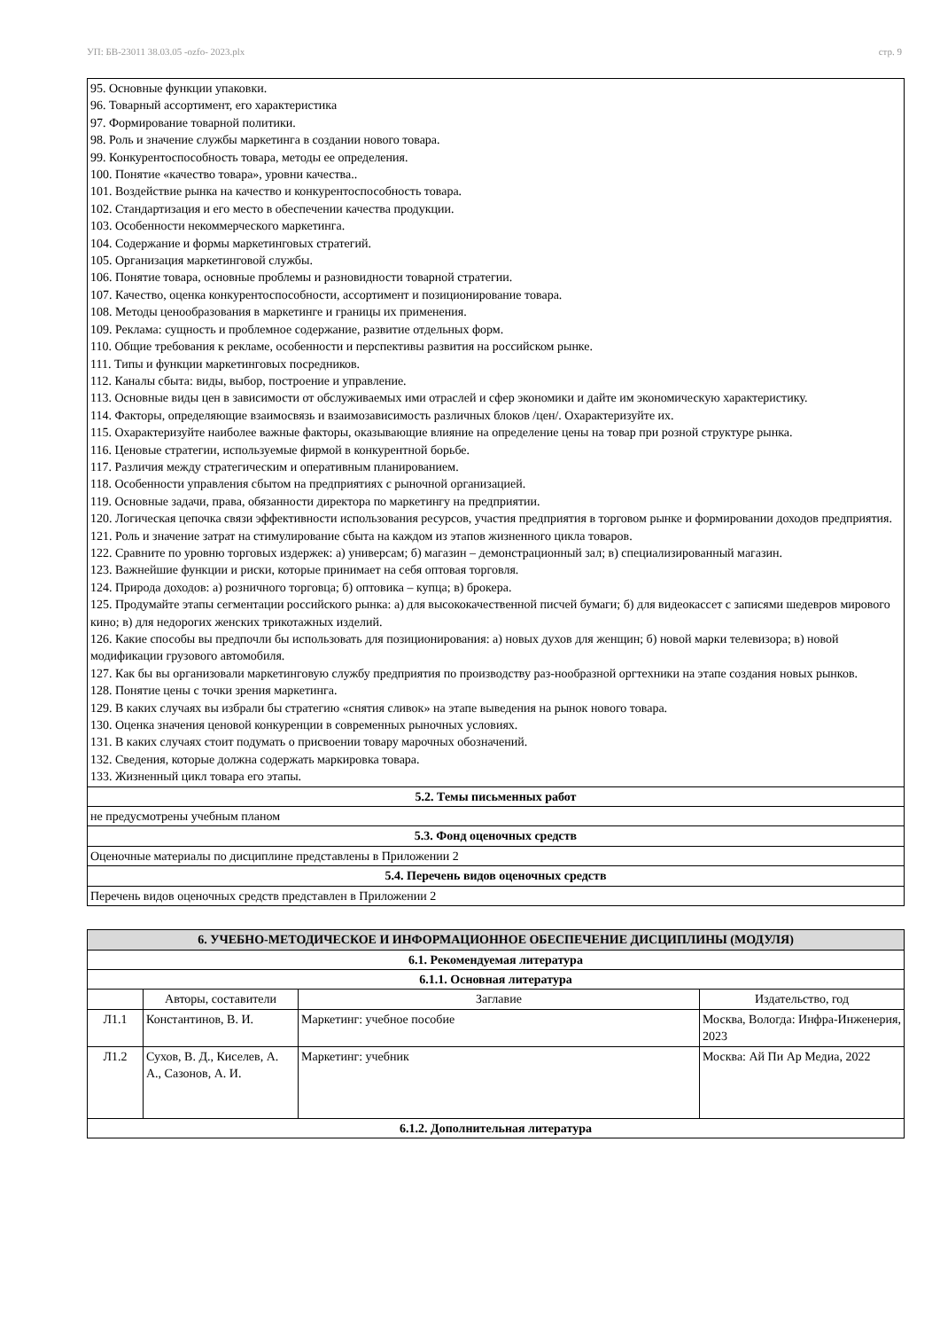УП: БВ-23011 38.03.05 -ozfo- 2023.plx стр. 9
| 95. Основные функции упаковки. 96. Товарный ассортимент, его характеристика 97. Формирование товарной политики. 98. Роль и значение службы маркетинга в создании нового товара. 99. Конкурентоспособность товара, методы ее определения. 100. Понятие «качество товара», уровни качества.. 101. Воздействие рынка на качество и конкурентоспособность товара. 102. Стандартизация и его место в обеспечении качества продукции. 103. Особенности некоммерческого маркетинга. 104. Содержание и формы маркетинговых стратегий. 105. Организация маркетинговой службы. 106. Понятие товара, основные проблемы и разновидности товарной стратегии. 107. Качество, оценка конкурентоспособности, ассортимент и позиционирование товара. 108. Методы ценообразования в маркетинге и границы их применения. 109. Реклама: сущность и проблемное содержание, развитие отдельных форм. 110. Общие требования к рекламе, особенности и перспективы развития на российском рынке. 111. Типы и функции маркетинговых посредников. 112. Каналы сбыта: виды, выбор, построение и управление. 113. Основные виды цен в зависимости от обслуживаемых ими отраслей и сфер экономики и дайте им экономическую характеристику. 114. Факторы, определяющие взаимосвязь и взаимозависимость различных блоков /цен/. Охарактеризуйте их. 115. Охарактеризуйте наиболее важные факторы, оказывающие влияние на определение цены на товар при розной структуре рынка. 116. Ценовые стратегии, используемые фирмой в конкурентной борьбе. 117. Различия между стратегическим и оперативным планированием. 118. Особенности управления сбытом на предприятиях с рыночной организацией. 119. Основные задачи, права, обязанности директора по маркетингу на предприятии. 120. Логическая цепочка связи эффективности использования ресурсов, участия предприятия в торговом рынке и формировании доходов предприятия. 121. Роль и значение затрат на стимулирование сбыта на каждом из этапов жизненного цикла товаров. 122. Сравните по уровню торговых издержек: а) универсам; б) магазин – демонстрационный зал; в) специализированный магазин. 123. Важнейшие функции и риски, которые принимает на себя оптовая торговля. 124. Природа доходов: а) розничного торговца; б) оптовика – купца; в) брокера. 125. Продумайте этапы сегментации российского рынка: а) для высококачественной писчей бумаги; б) для видеокассет с записями шедевров мирового кино; в) для недорогих женских трикотажных изделий. 126. Какие способы вы предпочли бы использовать для позиционирования: а) новых духов для женщин; б) новой марки телевизора; в) новой модификации грузового автомобиля. 127. Как бы вы организовали маркетинговую службу предприятия по производству раз-нообразной оргтехники на этапе создания новых рынков. 128. Понятие цены с точки зрения маркетинга. 129. В каких случаях вы избрали бы стратегию «снятия сливок» на этапе выведения на рынок нового товара. 130. Оценка значения ценовой конкуренции в современных рыночных условиях. 131. В каких случаях стоит подумать о присвоении товару марочных обозначений. 132. Сведения, которые должна содержать маркировка товара. 133. Жизненный цикл товара его этапы. |
| 5.2. Темы письменных работ |
| не предусмотрены учебным планом |
| 5.3. Фонд оценочных средств |
| Оценочные материалы по дисциплине представлены в Приложении 2 |
| 5.4. Перечень видов оценочных средств |
| Перечень видов оценочных средств представлен в Приложении 2 |
| 6. УЧЕБНО-МЕТОДИЧЕСКОЕ И ИНФОРМАЦИОННОЕ ОБЕСПЕЧЕНИЕ ДИСЦИПЛИНЫ (МОДУЛЯ) | | | |
| --- | --- | --- | --- |
| 6.1. Рекомендуемая литература | | | |
| 6.1.1. Основная литература | | | |
| | Авторы, составители | Заглавие | Издательство, год |
| Л1.1 | Константинов, В. И. | Маркетинг: учебное пособие | Москва, Вологда: Инфра-Инженерия, 2023 |
| Л1.2 | Сухов, В. Д., Киселев, А. А., Сазонов, А. И. | Маркетинг: учебник | Москва: Ай Пи Ар Медиа, 2022 |
| 6.1.2. Дополнительная литература | | | |